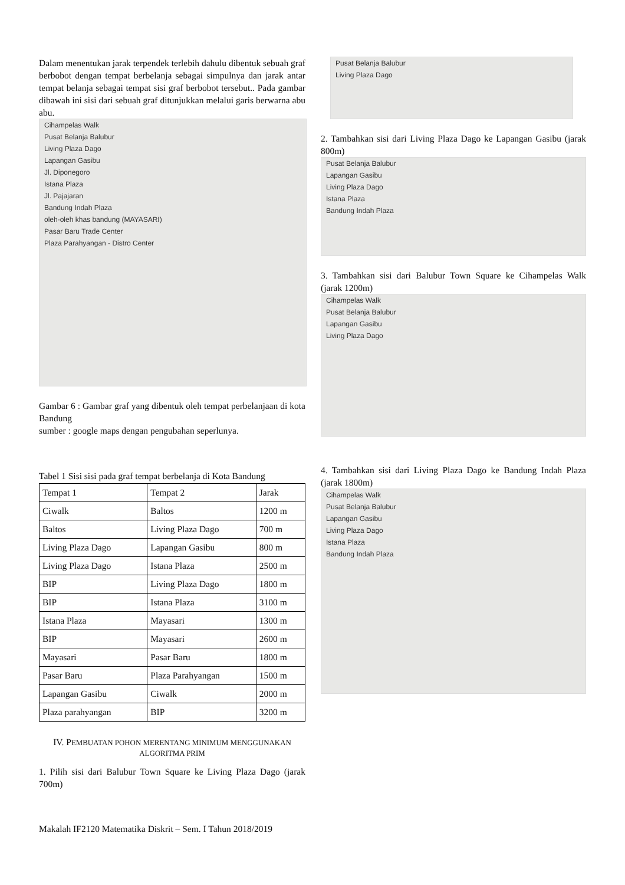Dalam menentukan jarak terpendek terlebih dahulu dibentuk sebuah graf berbobot dengan tempat berbelanja sebagai simpulnya dan jarak antar tempat belanja sebagai tempat sisi graf berbobot tersebut.. Pada gambar dibawah ini sisi dari sebuah graf ditunjukkan melalui garis berwarna abu abu.
Cihampelas Walk
Pusat Belanja Balubur
Living Plaza Dago
Lapangan Gasibu
Jl. Diponegoro
Istana Plaza
Jl. Pajajaran
Bandung Indah Plaza
oleh-oleh khas bandung (MAYASARI)
Pasar Baru Trade Center
Plaza Parahyangan - Distro Center
Gambar 6 : Gambar graf yang dibentuk oleh tempat perbelanjaan di kota Bandung
sumber : google maps dengan pengubahan seperlunya.
Tabel 1 Sisi sisi pada graf tempat berbelanja di Kota Bandung
| Tempat 1 | Tempat 2 | Jarak |
| Ciwalk | Baltos | 1200 m |
| Baltos | Living Plaza Dago | 700 m |
| Living Plaza Dago | Lapangan Gasibu | 800 m |
| Living Plaza Dago | Istana Plaza | 2500 m |
| BIP | Living Plaza Dago | 1800 m |
| BIP | Istana Plaza | 3100 m |
| Istana Plaza | Mayasari | 1300 m |
| BIP | Mayasari | 2600 m |
| Mayasari | Pasar Baru | 1800 m |
| Pasar Baru | Plaza Parahyangan | 1500 m |
| Lapangan Gasibu | Ciwalk | 2000 m |
| Plaza parahyangan | BIP | 3200 m |
IV. PEMBUATAN POHON MERENTANG MINIMUM MENGGUNAKAN ALGORITMA PRIM
1. Pilih sisi dari Balubur Town Square ke Living Plaza Dago (jarak 700m)
Pusat Belanja Balubur
Living Plaza Dago
2. Tambahkan sisi dari Living Plaza Dago ke Lapangan Gasibu (jarak 800m)
Pusat Belanja Balubur
Lapangan Gasibu
Living Plaza Dago
Istana Plaza
Bandung Indah Plaza
3. Tambahkan sisi dari Balubur Town Square ke Cihampelas Walk (jarak 1200m)
Cihampelas Walk
Pusat Belanja Balubur
Lapangan Gasibu
Living Plaza Dago
4. Tambahkan sisi dari Living Plaza Dago ke Bandung Indah Plaza (jarak 1800m)
Cihampelas Walk
Pusat Belanja Balubur
Lapangan Gasibu
Living Plaza Dago
Istana Plaza
Bandung Indah Plaza
Makalah IF2120 Matematika Diskrit – Sem. I Tahun 2018/2019